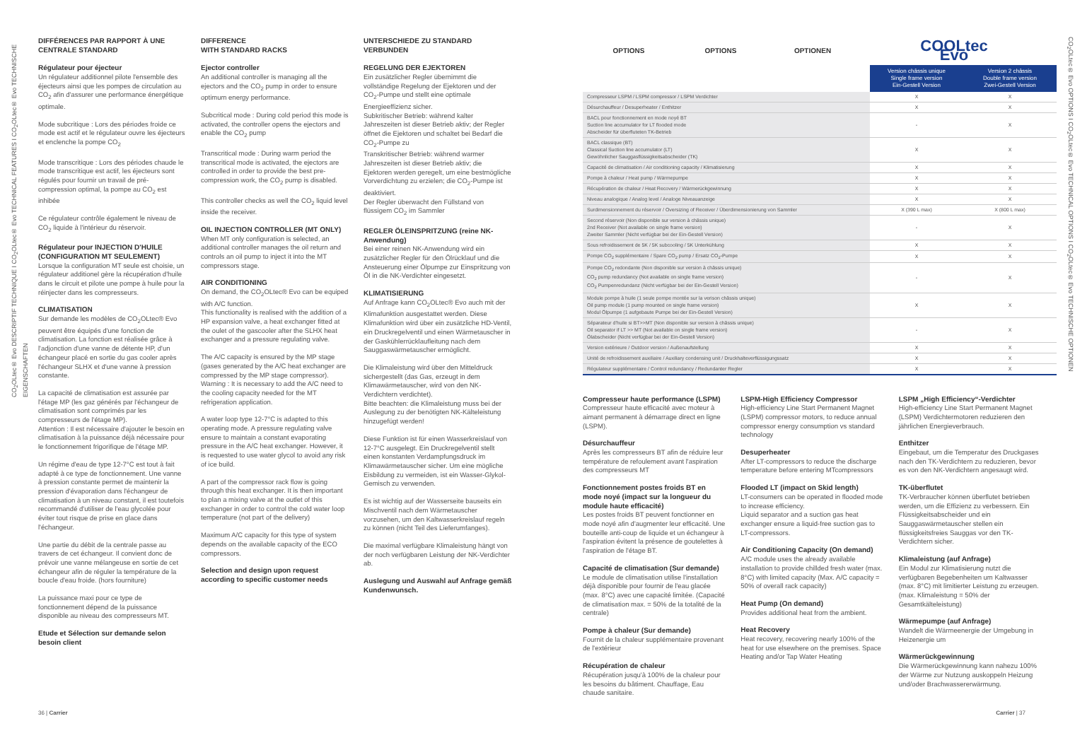CO<sub>2</sub>OLtec® Evo DESCRIPTIF TECHNIQUE I CO<sub>2</sub>OLtec® Evo TECHNICAL FEATURES I CO<sub>2</sub>OLtec® Evo TECHNISCHE EIGENSCHAFTEN
DIFFÉRENCES PAR RAPPORT À UNE CENTRALE STANDARD
Régulateur pour éjecteur
Un régulateur additionnel pilote l'ensemble des éjecteurs ainsi que les pompes de circulation au CO<sub>2</sub> afin d'assurer une performance énergétique optimale.
Mode subcritique : Lors des périodes froide ce mode est actif et le régulateur ouvre les éjecteurs et enclenche la pompe CO<sub>2</sub>
Mode transcritique : Lors des périodes chaude le mode transcritique est actif, les éjecteurs sont régulés pour fournir un travail de pré-compression optimal, la pompe au CO<sub>2</sub> est inhibée
Ce régulateur contrôle également le niveau de CO<sub>2</sub> liquide à l'intérieur du réservoir.
Régulateur pour INJECTION D'HUILE (CONFIGURATION MT SEULEMENT)
Lorsque la configuration MT seule est choisie, un régulateur additionel gère la récupération d'huile dans le circuit et pilote une pompe à huile pour la réinjecter dans les compresseurs.
CLIMATISATION
Sur demande les modèles de CO<sub>2</sub>OLtec® Evo peuvent être équipés d'une fonction de climatisation. La fonction est réalisée grâce à l'adjonction d'une vanne de détente HP, d'un échangeur placé en sortie du gas cooler après l'échangeur SLHX et d'une vanne à pression constante.
La capacité de climatisation est assurée par l'étage MP (les gaz générés par l'échangeur de climatisation sont comprimés par les compresseurs de l'étage MP).
Attention : Il est nécessaire d'ajouter le besoin en climatisation à la puissance déjà nécessaire pour le fonctionnement frigorifique de l'étage MP.
Un régime d'eau de type 12-7°C est tout à fait adapté à ce type de fonctionnement. Une vanne à pression constante permet de maintenir la pression d'évaporation dans l'échangeur de climatisation à un niveau constant, il est toutefois recommandé d'utiliser de l'eau glycolée pour éviter tout risque de prise en glace dans l'échangeur.
Une partie du débit de la centrale passe au travers de cet échangeur. Il convient donc de prévoir une vanne mélangeuse en sortie de cet échangeur afin de réguler la température de la boucle d'eau froide. (hors fourniture)
La puissance maxi pour ce type de fonctionnement dépend de la puissance disponible au niveau des compresseurs MT.
Etude et Sélection sur demande selon besoin client
DIFFERENCE
WITH STANDARD RACKS
Ejector controller
An additional controller is managing all the ejectors and the CO<sub>2</sub> pump in order to ensure optimum energy performance.
Subcritical mode : During cold period this mode is activated, the controller opens the ejectors and enable the CO<sub>2</sub> pump
Transcritical mode : During warm period the transcritical mode is activated, the ejectors are controlled in order to provide the best pre-compression work, the CO<sub>2</sub> pump is disabled.
This controller checks as well the CO<sub>2</sub> liquid level inside the receiver.
OIL INJECTION CONTROLLER (MT ONLY)
When MT only configuration is selected, an additional controller manages the oil return and controls an oil pump to inject it into the MT compressors stage.
AIR CONDITIONING
On demand, the CO<sub>2</sub>OLtec® Evo can be equiped with A/C function.
This functionality is realised with the addition of a HP expansion valve, a heat exchanger fitted at the oulet of the gascooler after the SLHX heat exchanger and a pressure regulating valve.
The A/C capacity is ensured by the MP stage (gases generated by the A/C heat exchanger are compressed by the MP stage compressor).
Warning : It is necessary to add the A/C need to the cooling capacity needed for the MT refrigeration application.
A water loop type 12-7°C is adapted to this operating mode. A pressure regulating valve ensure to maintain a constant evaporating pressure in the A/C heat exchanger. However, it is requested to use water glycol to avoid any risk of ice build.
A part of the compressor rack flow is going through this heat exchanger. It is then important to plan a mixing valve at the outlet of this exchanger in order to control the cold water loop temperature (not part of the delivery)
Maximum A/C capacity for this type of system depends on the available capacity of the ECO compressors.
Selection and design upon request according to specific customer needs
UNTERSCHIEDE ZU STANDARD VERBUNDEN
REGELUNG DER EJEKTOREN
Ein zusätzlicher Regler übernimmt die vollständige Regelung der Ejektoren und der CO<sub>2</sub>-Pumpe und stellt eine optimale Energieeffizienz sicher.
Subkritischer Betrieb: während kalter Jahreszeiten ist dieser Betrieb aktiv; der Regler öffnet die Ejektoren und schaltet bei Bedarf die CO<sub>2</sub>-Pumpe zu
Transkritischer Betrieb: während warmer Jahreszeiten ist dieser Betrieb aktiv; die Ejektoren werden geregelt, um eine bestmögliche Vorverdichtung zu erzielen; die CO<sub>2</sub>-Pumpe ist deaktiviert.
Der Regler überwacht den Füllstand von flüssigem CO<sub>2</sub> im Sammler
REGLER ÖLEINSPRITZUNG (reine NK-Anwendung)
Bei einer reinen NK-Anwendung wird ein zusätzlicher Regler für den Ölrücklauf und die Ansteuerung einer Ölpumpe zur Einspritzung von Öl in die NK-Verdichter eingesetzt.
KLIMATISIERUNG
Auf Anfrage kann CO<sub>2</sub>OLtec® Evo auch mit der Klimafunktion ausgestattet werden. Diese Klimafunktion wird über ein zusätzliche HD-Ventil, ein Druckregelventil und einen Wärmetauscher in der Gaskühlerrücklaufleitung nach dem Sauggaswärmetauscher ermöglicht.
Die Klimaleistung wird über den Mitteldruck sichergestellt (das Gas, erzeugt in dem Klimawärmetauscher, wird von den NK-Verdichtern verdichtet).
Bitte beachten: die Klimaleistung muss bei der Auslegung zu der benötigten NK-Kälteleistung hinzugefügt werden!
Diese Funktion ist für einen Wasserkreislauf von 12-7°C ausgelegt. Ein Druckregelventil stellt einen konstanten Verdampfungsdruck im Klimawärmetauscher sicher. Um eine mögliche Eisbildung zu vermeiden, ist ein Wasser-Glykol-Gemisch zu verwenden.
Es ist wichtig auf der Wasserseite bauseits ein Mischventil nach dem Wärmetauscher vorzusehen, um den Kaltwasserkreislauf regeln zu können (nicht Teil des Lieferumfanges).
Die maximal verfügbare Klimaleistung hängt von der noch verfügbaren Leistung der NK-Verdichter ab.
Auslegung und Auswahl auf Anfrage gemäß Kundenwunsch.
OPTIONS OPTIONS OPTIONEN COOLtec Evo
| | Version châssis unique Single frame version Ein-Gestell Version | Version 2 châssis Double frame version Zwei-Gestell Version |
| Compresseur LSPM / LSPM compressor / LSPM Verdichter | X | X |
| Désurchauffeur / Desuperheater / Enthitzer | X | X |
| BACL pour fonctionnement en mode noyé BT Suction line accumulator for LT flooded mode Abscheider für überfluteten TK-Betrieb | - | X |
| BACL classique (BT) Classical Suction line accumulator (LT) Gewöhnlicher Sauggasflüssigkeitsabscheider (TK) | X | X |
| Capacité de climatisation / Air conditioning capacity / Klimatisierung | X | X |
| Pompe à chaleur / Heat pump / Wärmepumpe | X | X |
| Récupération de chaleur / Heat Recovery / Wärmerückgewinnung | X | X |
| Niveau analogique / Analog level / Analoge Niveauanzeige | X | X |
| Surdimensionnement du réservoir / Oversizing of Receiver / Überdimensionierung von Sammler | X (390 L max) | X (800 L max) |
| Second réservoir (Non disponible sur version à châssis unique) 2nd Receiver (Not available on single frame version) Zweiter Sammler (Nicht verfügbar bei der Ein-Gestell Version) | - | X |
| Sous refroidissement de 5K / 5K subcooling / 5K Unterkühlung | X | X |
| Pompe CO<sub>2</sub> supplémentaire / Spare CO<sub>2</sub> pump / Ersatz CO<sub>2</sub>-Pumpe | X | X |
| Pompe CO<sub>2</sub> redondante (Non disponible sur version à châssis unique) CO<sub>2</sub> pump redundancy (Not available on single frame version) CO<sub>2</sub> Pumpenredundanz (Nicht verfügbar bei der Ein-Gestell Version) | - | X |
| Module pompe à huile (1 seule pompe montée sur la verison châssis unique) Oil pump module (1 pump mounted on single frame version) Modul Ölpumpe (1 aufgebaute Pumpe bei der Ein-Gestell Version) | X | X |
| Séparateur d'huile si BT>>MT (Non disponible sur version à châssis unique) Oil separator if LT >> MT (Not available on single frame version) Ölabscheider (Nicht verfügbar bei der Ein-Gestell Version) | - | X |
| Version extérieure / Outdoor version / Außenaufstellung | X | X |
| Unité de refroidissement auxiliaire / Auxiliary condensing unit / Druckhalteverflüssigungssatz | X | X |
| Régulateur supplémentaire / Control redundancy / Redundanter Regler | X | X |
Compresseur haute performance (LSPM)
Compresseur haute efficacité avec moteur à aimant permanent à démarrage direct en ligne (LSPM).
Désurchauffeur
Après les compresseurs BT afin de réduire leur température de refoulement avant l'aspiration des compresseurs MT
Fonctionnement postes froids BT en mode noyé (impact sur la longueur du module haute efficacité)
Les postes froids BT peuvent fonctionner en mode noyé afin d'augmenter leur efficacité. Une bouteille anti-coup de liquide et un échangeur à l'aspiration évitent la présence de goutelettes à l'aspiration de l'étage BT.
Capacité de climatisation (Sur demande)
Le module de climatisation utilise l'installation déjà disponible pour fournir de l'eau glacée (max. 8°C) avec une capacité limitée. (Capacité de climatisation max. = 50% de la totalité de la centrale)
Pompe à chaleur (Sur demande)
Fournit de la chaleur supplémentaire provenant de l'extérieur
Récupération de chaleur
Récupération jusqu'à 100% de la chaleur pour les besoins du bâtiment. Chauffage, Eau chaude sanitaire.
LSPM-High Efficiency Compressor
High-efficiency Line Start Permanent Magnet (LSPM) compressor motors, to reduce annual compressor energy consumption vs standard technology
Desuperheater
After LT-compressors to reduce the discharge temperature before entering MTcompressors
Flooded LT (impact on Skid length)
LT-consumers can be operated in flooded mode to increase efficiency.
Liquid separator and a suction gas heat exchanger ensure a liquid-free suction gas to LT-compressors.
Air Conditioning Capacity (On demand)
A/C module uses the already available installation to provide chillded fresh water (max. 8°C) with limited capacity (Max. A/C capacity = 50% of overall rack capacity)
Heat Pump (On demand)
Provides additional heat from the ambient.
Heat Recovery
Heat recovery, recovering nearly 100% of the heat for use elsewhere on the premises. Space Heating and/or Tap Water Heating
LSPM „High Efficiency“-Verdichter
High-efficiency Line Start Permanent Magnet (LSPM) Verdichtermotoren reduzieren den jährlichen Energieverbrauch.
Enthitzer
Eingebaut, um die Temperatur des Druckgases nach den TK-Verdichtern zu reduzieren, bevor es von den NK-Verdichtern angesaugt wird.
TK-überflutet
TK-Verbraucher können überflutet betrieben werden, um die Effizienz zu verbessern. Ein Flüssigkeitsabscheider und ein Sauggaswärmetauscher stellen ein flüssigkeitsfreies Sauggas vor den TK-Verdichtern sicher.
Klimaleistung (auf Anfrage)
Ein Modul zur Klimatisierung nutzt die verfügbaren Begebenheiten um Kaltwasser (max. 8°C) mit limitierter Leistung zu erzeugen. (max. Klimaleistung = 50% der Gesamtkälteleistung)
Wärmepumpe (auf Anfrage)
Wandelt die Wärmeenergie der Umgebung in Heizenergie um
Wärmerückgewinnung
Die Wärmerückgewinnung kann nahezu 100% der Wärme zur Nutzung auskoppeln Heizung und/oder Brachwassererwärmung.
CO<sub>2</sub>OLtec® Evo OPTIONS I CO<sub>2</sub>OLtec® Evo TECHNICAL OPTIONS I CO<sub>2</sub>OLtec® Evo TECHNISCHE OPTIONEN
36 | Carrier Carrier | 37